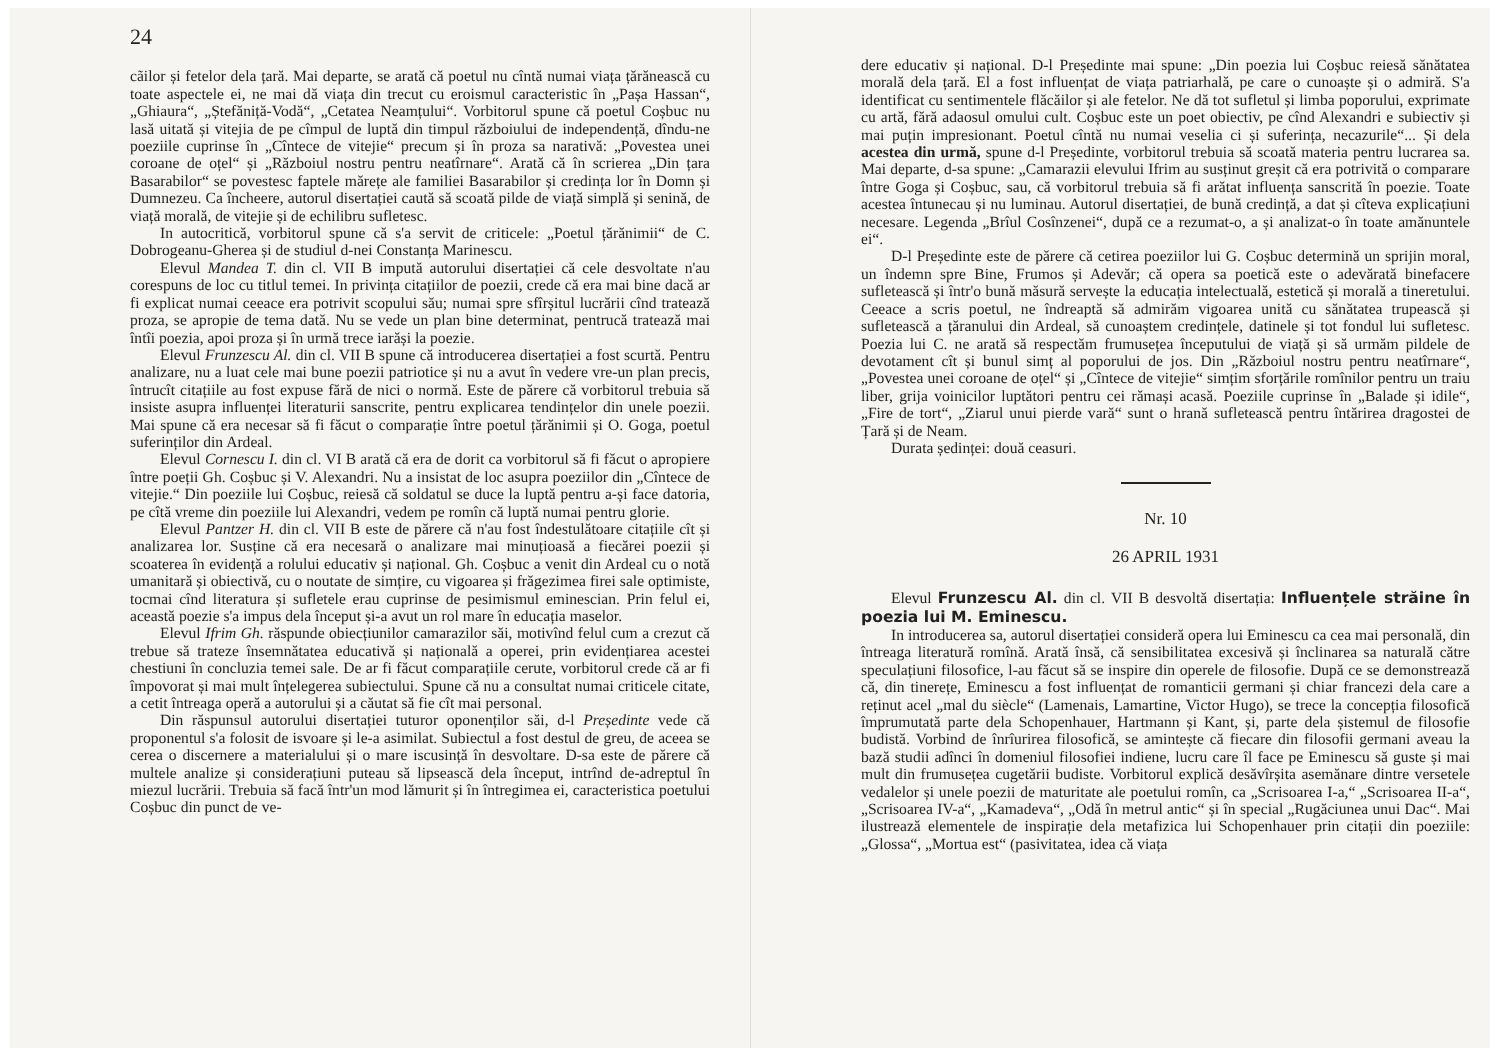24
cãilor și fetelor dela țară. Mai departe, se arată că poetul nu cîntă numai viața țărănească cu toate aspectele ei, ne mai dă viața din trecut cu eroismul caracteristic în „Pașa Hassan“, „Ghiaura“, „Ștefăniță-Vodă“, „Cetatea Neamțului“. Vorbitorul spune că poetul Coșbuc nu lasă uitată și vitejia de pe cîmpul de luptă din timpul războiului de independență, dîndu-ne poeziile cuprinse în „Cîntece de vitejie“ precum și în proza sa narativă: „Povestea unei coroane de oțel“ și „Războiul nostru pentru neatîrnare“. Arată că în scrierea „Din țara Basarabilor“ se povestesc faptele mărețe ale familiei Basarabilor și credința lor în Domn și Dumnezeu. Ca încheere, autorul disertației caută să scoată pilde de viață simplă și senină, de viață morală, de vitejie și de echilibru sufletesc.
In autocritică, vorbitorul spune că s'a servit de criticele: „Poetul țărănimii“ de C. Dobrogeanu-Gherea și de studiul d-nei Constanța Marinescu.
Elevul Mandea T. din cl. VII B impută autorului disertației că cele desvoltate n'au corespuns de loc cu titlul temei. In privința citațiilor de poezii, crede că era mai bine dacă ar fi explicat numai ceeace era potrivit scopului său; numai spre sfîrșitul lucrării cînd tratează proza, se apropie de tema dată. Nu se vede un plan bine determinat, pentrucă tratează mai întîi poezia, apoi proza și în urmă trece iarăși la poezie.
Elevul Frunzescu Al. din cl. VII B spune că introducerea disertației a fost scurtă. Pentru analizare, nu a luat cele mai bune poezii patriotice și nu a avut în vedere vre-un plan precis, întrucît citațiile au fost expuse fără de nici o normă. Este de părere că vorbitorul trebuia să insiste asupra influenței literaturii sanscrite, pentru explicarea tendințelor din unele poezii. Mai spune că era necesar să fi făcut o comparație între poetul țărănimii și O. Goga, poetul suferinților din Ardeal.
Elevul Cornescu I. din cl. VI B arată că era de dorit ca vorbitorul să fi făcut o apropiere între poeții Gh. Coșbuc și V. Alexandri. Nu a insistat de loc asupra poeziilor din „Cîntece de vitejie.“ Din poeziile lui Coșbuc, reiesă că soldatul se duce la luptă pentru a-și face datoria, pe cîtă vreme din poeziile lui Alexandri, vedem pe romîn că luptă numai pentru glorie.
Elevul Pantzer H. din cl. VII B este de părere că n'au fost îndestulătoare citațiile cît și analizarea lor. Susține că era necesară o analizare mai minuțioasă a fiecărei poezii și scoaterea în evidență a rolului educativ și național. Gh. Coșbuc a venit din Ardeal cu o notă umanitară și obiectivă, cu o noutate de simțire, cu vigoarea și frăgezimea firei sale optimiste, tocmai cînd literatura și sufletele erau cuprinse de pesimismul eminescian. Prin felul ei, această poezie s'a impus dela început și-a avut un rol mare în educația maselor.
Elevul Ifrim Gh. răspunde obiecțiunilor camarazilor săi, motivînd felul cum a crezut că trebue să trateze însemnătatea educativă și națională a operei, prin evidențiarea acestei chestiuni în concluzia temei sale. De ar fi făcut comparațiile cerute, vorbitorul crede că ar fi împovorat și mai mult înțelegerea subiectului. Spune că nu a consultat numai criticele citate, a cetit întreaga operă a autorului și a căutat să fie cît mai personal.
Din răspunsul autorului disertației tuturor oponenților săi, d-l Președinte vede că proponentul s'a folosit de isvoare și le-a asimilat. Subiectul a fost destul de greu, de aceea se cerea o discernere a materialului și o mare iscusință în desvoltare. D-sa este de părere că multele analize și considerațiuni puteau să lipsească dela început, intrînd de-adreptul în miezul lucrării. Trebuia să facă într'un mod lămurit și în întregimea ei, caracteristica poetului Coșbuc din punct de ve-
dere educativ și național. D-l Președinte mai spune: „Din poezia lui Coșbuc reiesă sănătatea morală dela țară. El a fost influențat de viața patriarhală, pe care o cunoaște și o admiră. S'a identificat cu sentimentele flăcăilor și ale fetelor. Ne dă tot sufletul și limba poporului, exprimate cu artă, fără adaosul omului cult. Coșbuc este un poet obiectiv, pe cînd Alexandri e subiectiv și mai puțin impresionant. Poetul cîntă nu numai veselia ci și suferința, necazurile“... Și dela acestea din urmă, spune d-l Președinte, vorbitorul trebuia să scoată materia pentru lucrarea sa. Mai departe, d-sa spune: „Camarazii elevului Ifrim au susținut greșit că era potrivită o comparare între Goga și Coșbuc, sau, că vorbitorul trebuia să fi arătat influența sanscrită în poezie. Toate acestea întunecau și nu luminau. Autorul disertației, de bună credință, a dat și cîteva explicațiuni necesare. Legenda „Brîul Cosînzenei“, după ce a rezumat-o, a și analizat-o în toate amănuntele ei“.
D-l Președinte este de părere că cetirea poeziilor lui G. Coșbuc determină un sprijin moral, un îndemn spre Bine, Frumos și Adevăr; că opera sa poetică este o adevărată binefacere sufletească și într'o bună măsură servește la educația intelectuală, estetică și morală a tineretului. Ceeace a scris poetul, ne îndreaptă să admirăm vigoarea unită cu sănătatea trupească și sufletească a țăranului din Ardeal, să cunoaștem credințele, datinele și tot fondul lui sufletesc. Poezia lui C. ne arată să respectăm frumusețea începutului de viață și să urmăm pildele de devotament cît și bunul simț al poporului de jos. Din „Războiul nostru pentru neatîrnare“, „Povestea unei coroane de oțel“ și „Cîntece de vitejie“ simțim sforțările romînilor pentru un traiu liber, grija voinicilor luptători pentru cei rămași acasă. Poeziile cuprinse în „Balade și idile“, „Fire de tort“, „Ziarul unui pierde vară“ sunt o hrană sufletească pentru întărirea dragostei de Țară și de Neam.
Durata ședinței: două ceasuri.
Nr. 10
26 APRIL 1931
Elevul Frunzescu Al. din cl. VII B desvoltă disertația: Influențele străine în poezia lui M. Eminescu.
In introducerea sa, autorul disertației consideră opera lui Eminescu ca cea mai personală, din întreaga literatură romînă. Arată însă, că sensibilitatea excesivă și înclinarea sa naturală către speculațiuni filosofice, l-au făcut să se inspire din operele de filosofie. După ce se demonstrează că, din tinerețe, Eminescu a fost influențat de romanticii germani și chiar francezi dela care a reținut acel „mal du siècle“ (Lamenais, Lamartine, Victor Hugo), se trece la concepția filosofică împrumutată parte dela Schopenhauer, Hartmann și Kant, și, parte dela șistemul de filosofie budistă. Vorbind de înrîurirea filosofică, se amintește că fiecare din filosofii germani aveau la bază studii adînci în domeniul filosofiei indiene, lucru care îl face pe Eminescu să guste și mai mult din frumusețea cugetării budiste. Vorbitorul explică desăvîrșita asemănare dintre versetele vedalelor și unele poezii de maturitate ale poetului romîn, ca „Scrisoarea I-a,“ „Scrisoarea II-a“, „Scrisoarea IV-a“, „Kamadeva“, „Odă în metrul antic“ și în special „Rugăciunea unui Dac“. Mai ilustrează elementele de inspirație dela metafizica lui Schopenhauer prin citații din poeziile: „Glossa“, „Mortua est“ (pasivitatea, idea că viața